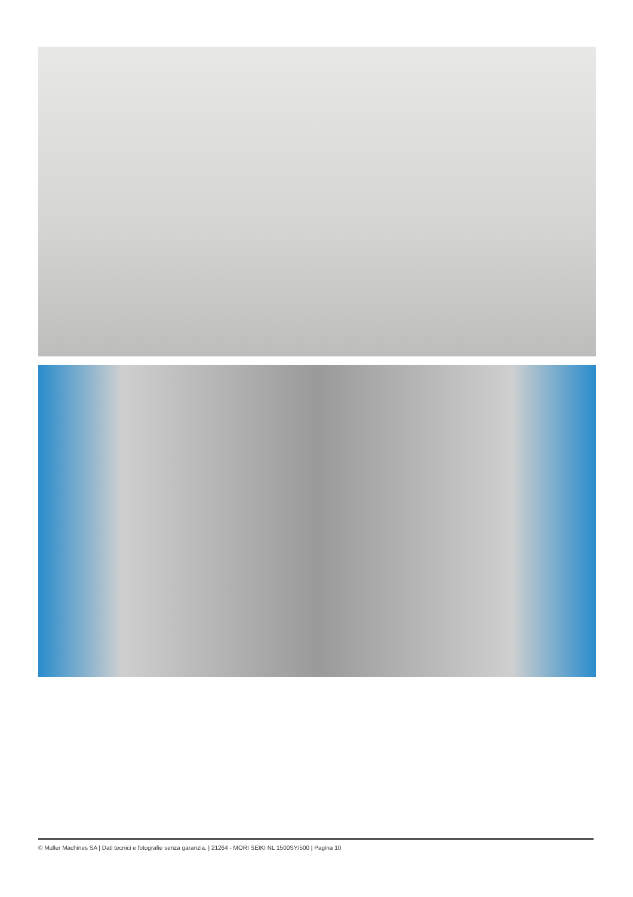© Muller Machines SA | Dati tecnici e fotografie senza garanzia. | 21264 - MORI SEIKI NL 1500SY/500 | Pagina 10